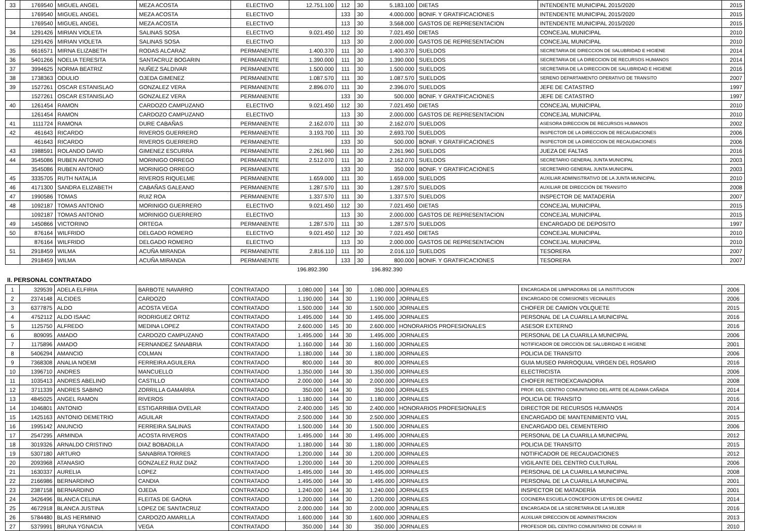| 33 | 1769540 | MIGUEL ANGEL | MEZA ACOSTA | ELECTIVO | 12.751.100 | 112 | 30 | 5.183.100 | DIETAS | INTENDENTE MUNICIPAL 2015/2020 | 2015 |
| | 1769540 | MIGUEL ANGEL | MEZA ACOSTA | ELECTIVO | | 133 | 30 | 4.000.000 | BONIF. Y GRATIFICACIONES | INTENDENTE MUNICIPAL 2015/2020 | 2015 |
| | 1769540 | MIGUEL ANGEL | MEZA ACOSTA | ELECTIVO | | 113 | 30 | 3.568.000 | GASTOS DE REPRESENTACION | INTENDENTE MUNICIPAL 2015/2020 | 2015 |
| 34 | 1291426 | MIRIAN VIOLETA | SALINAS SOSA | ELECTIVO | 9.021.450 | 112 | 30 | 7.021.450 | DIETAS | CONCEJAL MUNICIPAL | 2010 |
| | 1291426 | MIRIAN VIOLETA | SALINAS SOSA | ELECTIVO | | 113 | 30 | 2.000.000 | GASTOS DE REPRESENTACION | CONCEJAL MUNICIPAL | 2010 |
| 35 | 6616571 | MIRNA ELIZABETH | RODAS ALCARAZ | PERMANENTE | 1.400.370 | 111 | 30 | 1.400.370 | SUELDOS | SECRETARIA DE DIRECCION DE SALUBRIDAD E HIGIENE | 2014 |
| 36 | 5401266 | NOELIA TERESITA | SANTACRUZ BOGARIN | PERMANENTE | 1.390.000 | 111 | 30 | 1.390.000 | SUELDOS | SECRETARIA DE LA DIRECCION DE RECURSOS HUMANOS | 2014 |
| 37 | 3994625 | NORMA BEATRIZ | NUÑEZ SALDIVAR | PERMANENTE | 1.500.000 | 111 | 30 | 1.500.000 | SUELDOS | SECRETARIA DE LA DIRECCION DE SALUBRIDAD E HIGIENE | 2016 |
| 38 | 1738363 | ODULIO | OJEDA GIMENEZ | PERMANENTE | 1.087.570 | 111 | 30 | 1.087.570 | SUELDOS | SERENO DEPARTAMENTO OPERATIVO DE TRANSITO | 2007 |
| 39 | 1527261 | OSCAR ESTANISLAO | GONZALEZ VERA | PERMANENTE | 2.896.070 | 111 | 30 | 2.396.070 | SUELDOS | JEFE DE CATASTRO | 1997 |
| | 1527261 | OSCAR ESTANISLAO | GONZALEZ VERA | PERMANENTE | | 133 | 30 | 500.000 | BONIF. Y GRATIFICACIONES | JEFE DE CATASTRO | 1997 |
| 40 | 1261454 | RAMON | CARDOZO CAMPUZANO | ELECTIVO | 9.021.450 | 112 | 30 | 7.021.450 | DIETAS | CONCEJAL MUNICIPAL | 2010 |
| | 1261454 | RAMON | CARDOZO CAMPUZANO | ELECTIVO | | 113 | 30 | 2.000.000 | GASTOS DE REPRESENTACION | CONCEJAL MUNICIPAL | 2010 |
| 41 | 1111724 | RAMONA | DURE CABAÑAS | PERMANENTE | 2.162.070 | 111 | 30 | 2.162.070 | SUELDOS | ASESORA DIRECCION DE RECURSOS HUMANOS | 2002 |
| 42 | 461643 | RICARDO | RIVEROS GUERRERO | PERMANENTE | 3.193.700 | 111 | 30 | 2.693.700 | SUELDOS | INSPECTOR DE LA DIRECCION DE RECAUDACIONES | 2006 |
| | 461643 | RICARDO | RIVEROS GUERRERO | PERMANENTE | | 133 | 30 | 500.000 | BONIF. Y GRATIFICACIONES | INSPECTOR DE LA DIRECCION DE RECAUDACIONES | 2006 |
| 43 | 1988591 | ROLANDO DAVID | GIMENEZ ESCURRA | PERMANENTE | 2.261.960 | 111 | 30 | 2.261.960 | SUELDOS | JUEZA DE FALTAS | 2016 |
| 44 | 3545086 | RUBEN ANTONIO | MORINIGO ORREGO | PERMANENTE | 2.512.070 | 111 | 30 | 2.162.070 | SUELDOS | SECRETARIO GENERAL JUNTA MUNICIPAL | 2003 |
| | 3545086 | RUBEN ANTONIO | MORINIGO ORREGO | PERMANENTE | | 133 | 30 | 350.000 | BONIF. Y GRATIFICACIONES | SECRETARIO GENERAL JUNTA MUNICIPAL | 2003 |
| 45 | 3335705 | RUTH NATALIA | RIVEROS RIQUELME | PERMANENTE | 1.659.000 | 111 | 30 | 1.659.000 | SUELDOS | AUXILIAR ADMINISTRATIVO DE LA JUNTA MUNICIPAL | 2010 |
| 46 | 4171300 | SANDRA ELIZABETH | CABAÑAS GALEANO | PERMANENTE | 1.287.570 | 111 | 30 | 1.287.570 | SUELDOS | AUXILIAR DE DIRECCIÓN DE TRANSITO | 2008 |
| 47 | 1990586 | TOMAS | RUIZ ROA | PERMANENTE | 1.337.570 | 111 | 30 | 1.337.570 | SUELDOS | INSPECTOR DE MATADERÍA | 2007 |
| 48 | 1092187 | TOMAS ANTONIO | MORINIGO GUERRERO | ELECTIVO | 9.021.450 | 112 | 30 | 7.021.450 | DIETAS | CONCEJAL MUNICIPAL | 2015 |
| | 1092187 | TOMAS ANTONIO | MORINIGO GUERRERO | ELECTIVO | | 113 | 30 | 2.000.000 | GASTOS DE REPRESENTACION | CONCEJAL MUNICIPAL | 2015 |
| 49 | 1450866 | VICTORINO | ORTEGA | PERMANENTE | 1.287.570 | 111 | 30 | 1.287.570 | SUELDOS | ENCARGADO DE DEPOSITO | 1997 |
| 50 | 876164 | WILFRIDO | DELGADO ROMERO | ELECTIVO | 9.021.450 | 112 | 30 | 7.021.450 | DIETAS | CONCEJAL MUNICIPAL | 2010 |
| | 876164 | WILFRIDO | DELGADO ROMERO | ELECTIVO | | 113 | 30 | 2.000.000 | GASTOS DE REPRESENTACION | CONCEJAL MUNICIPAL | 2010 |
| 51 | 2918459 | WILMA | ACUÑA MIRANDA | PERMANENTE | 2.816.110 | 111 | 30 | 2.016.110 | SUELDOS | TESORERA | 2007 |
| | 2918459 | WILMA | ACUÑA MIRANDA | PERMANENTE | | 133 | 30 | 800.000 | BONIF. Y GRATIFICACIONES | TESORERA | 2007 |
| | | | | | 196.892.390 | | | 196.892.390 | | | |
II. PERSONAL CONTRATADO
| 1 | 329539 | ADELA ELFIRIA | BARBOTE NAVARRO | CONTRATADO | 1.080.000 | 144 | 30 | 1.080.000 | JORNALES | ENCARGADA DE LIMPIADORAS DE LA INSTITUCION | 2006 |
| 2 | 2374148 | ALCIDES | CARDOZO | CONTRATADO | 1.190.000 | 144 | 30 | 1.190.000 | JORNALES | ENCARGADO DE COMISIONES VECINALES | 2006 |
| 3 | 6377875 | ALDO | ACOSTA VEGA | CONTRATADO | 1.500.000 | 144 | 30 | 1.500.000 | JORNALES | CHOFER DE CAMION VOLQUETE | 2015 |
| 4 | 4752112 | ALDO ISAAC | RODRIGUEZ ORTIZ | CONTRATADO | 1.495.000 | 144 | 30 | 1.495.000 | JORNALES | PERSONAL DE LA CUARILLA MUNICIPAL | 2016 |
| 5 | 1125750 | ALFREDO | MEDINA LOPEZ | CONTRATADO | 2.600.000 | 145 | 30 | 2.600.000 | HONORARIOS PROFESIONALES | ASESOR EXTERNO | 2016 |
| 6 | 809095 | AMADO | CARDOZO CAMPUZANO | CONTRATADO | 1.495.000 | 144 | 30 | 1.495.000 | JORNALES | PERSONAL DE LA CUARILLA MUNICIPAL | 2006 |
| 7 | 1175896 | AMADO | FERNANDEZ SANABRIA | CONTRATADO | 1.160.000 | 144 | 30 | 1.160.000 | JORNALES | NOTIFICADOR DE DIRCCIÓN DE SALUBRIDAD E HIGIENE | 2001 |
| 8 | 5406294 | AMANCIO | COLMAN | CONTRATADO | 1.180.000 | 144 | 30 | 1.180.000 | JORNALES | POLICIA DE TRANSITO | 2006 |
| 9 | 7368308 | ANALIA NOEMI | FERREIRA AGUILERA | CONTRATADO | 800.000 | 144 | 30 | 800.000 | JORNALES | GUIA MUSEO PARROQUIAL VIRGEN DEL ROSARIO | 2016 |
| 10 | 1396710 | ANDRES | MANCUELLO | CONTRATADO | 1.350.000 | 144 | 30 | 1.350.000 | JORNALES | ELECTRICISTA | 2006 |
| 11 | 1035413 | ANDRES ABELINO | CASTILLO | CONTRATADO | 2.000.000 | 144 | 30 | 2.000.000 | JORNALES | CHOFER RETROEXCAVADORA | 2008 |
| 12 | 3711339 | ANDRES SABINO | ZORRILLA GAMARRA | CONTRATADO | 350.000 | 144 | 30 | 350.000 | JORNALES | PROF. DEL CENTRO COMUNITARIO DEL ARTE DE ALDAMA CAÑADA | 2014 |
| 13 | 4845025 | ANGEL RAMON | RIVEROS | CONTRATADO | 1.180.000 | 144 | 30 | 1.180.000 | JORNALES | POLICIA DE TRANSITO | 2016 |
| 14 | 1046801 | ANTONIO | ESTIGARRIBIA OVELAR | CONTRATADO | 2.400.000 | 145 | 30 | 2.400.000 | HONORARIOS PROFESIONALES | DIRECTOR DE RECURSOS HUMANOS | 2014 |
| 15 | 1425163 | ANTONIO DEMETRIO | AGUILAR | CONTRATADO | 2.500.000 | 144 | 30 | 2.500.000 | JORNALES | ENCARGADO DE MANTENIMIENTO VIAL | 2015 |
| 16 | 1995142 | ANUNCIO | FERREIRA SALINAS | CONTRATADO | 1.500.000 | 144 | 30 | 1.500.000 | JORNALES | ENCARGADO DEL CEMENTERIO | 2006 |
| 17 | 2547295 | ARMINDA | ACOSTA RIVEROS | CONTRATADO | 1.495.000 | 144 | 30 | 1.495.000 | JORNALES | PERSONAL DE LA CUARILLA MUNICIPAL | 2012 |
| 18 | 3019326 | ARNALDO CRISTINO | DIAZ BOBADILLA | CONTRATADO | 1.180.000 | 144 | 30 | 1.180.000 | JORNALES | POLICIA DE TRANSITO | 2015 |
| 19 | 5307180 | ARTURO | SANABRIA TORRES | CONTRATADO | 1.200.000 | 144 | 30 | 1.200.000 | JORNALES | NOTIFICADOR DE RECAUDACIONES | 2012 |
| 20 | 2093968 | ATANASIO | GONZALEZ RUIZ DIAZ | CONTRATADO | 1.200.000 | 144 | 30 | 1.200.000 | JORNALES | VIGILANTE DEL CENTRO CULTURAL | 2006 |
| 21 | 1630337 | AURELIA | LOPEZ | CONTRATADO | 1.495.000 | 144 | 30 | 1.495.000 | JORNALES | PERSONAL DE LA CUARILLA MUNICIPAL | 2008 |
| 22 | 2166986 | BERNARDINO | CANDIA | CONTRATADO | 1.495.000 | 144 | 30 | 1.495.000 | JORNALES | PERSONAL DE LA CUARILLA MUNICIPAL | 2001 |
| 23 | 2387158 | BERNARDINO | OJEDA | CONTRATADO | 1.240.000 | 144 | 30 | 1.240.000 | JORNALES | INSPECTOR DE MATADERÍA | 2001 |
| 24 | 3426496 | BLANCA CELINA | FLEITAS DE GAONA | CONTRATADO | 1.200.000 | 144 | 30 | 1.200.000 | JORNALES | COCINERA ESCUELA CONCEPCION LEYES DE CHAVEZ | 2014 |
| 25 | 4672918 | BLANCA JUSTINA | LOPEZ DE SANTACRUZ | CONTRATADO | 2.000.000 | 144 | 30 | 2.000.000 | JORNALES | ENCARGADA DE LA SECRETARIA DE LA MUJER | 2016 |
| 26 | 5784480 | BLAS HERMINIO | CARDOZO AMARILLA | CONTRATADO | 1.600.000 | 144 | 30 | 1.600.000 | JORNALES | AUXILIAR DIRECCION DE ADMINISTRACION | 2013 |
| 27 | 5379991 | BRUNA YGNACIA | VEGA | CONTRATADO | 350.000 | 144 | 30 | 350.000 | JORNALES | PROFESOR DEL CENTRO COMUNITARIO DE CONAVI III | 2010 |